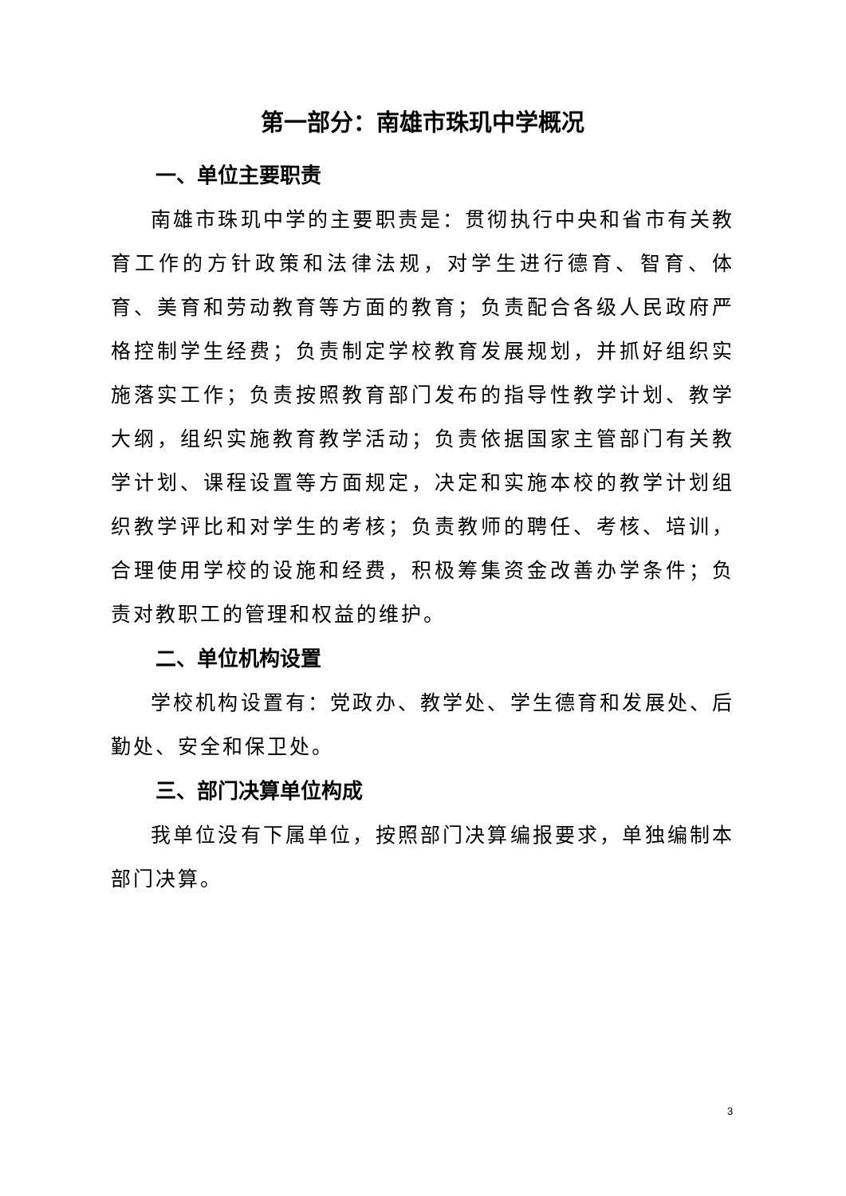第一部分：南雄市珠玑中学概况
一、单位主要职责
南雄市珠玑中学的主要职责是：贯彻执行中央和省市有关教育工作的方针政策和法律法规，对学生进行德育、智育、体育、美育和劳动教育等方面的教育；负责配合各级人民政府严格控制学生经费；负责制定学校教育发展规划，并抓好组织实施落实工作；负责按照教育部门发布的指导性教学计划、教学大纲，组织实施教育教学活动；负责依据国家主管部门有关教学计划、课程设置等方面规定，决定和实施本校的教学计划组织教学评比和对学生的考核；负责教师的聘任、考核、培训，合理使用学校的设施和经费，积极筹集资金改善办学条件；负责对教职工的管理和权益的维护。
二、单位机构设置
学校机构设置有：党政办、教学处、学生德育和发展处、后勤处、安全和保卫处。
三、部门决算单位构成
我单位没有下属单位，按照部门决算编报要求，单独编制本部门决算。
3